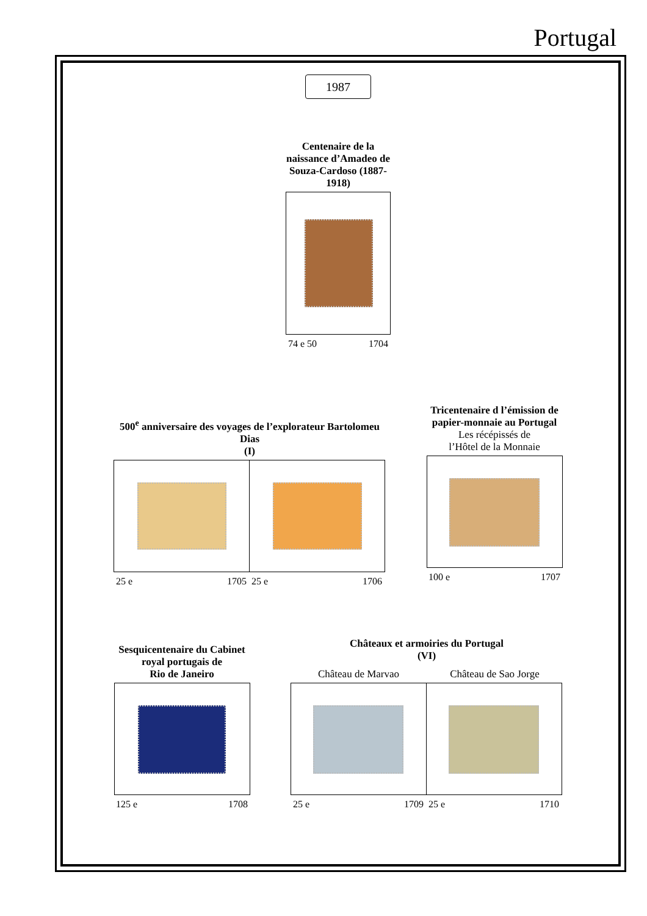Portugal
1987
Centenaire de la naissance d’Amadeo de Souza-Cardoso (1887-1918)
74 e 50 1704
500<sup>e</sup> anniversaire des voyages de l’explorateur Bartolomeu Dias
(I)
25 e 1705 25 e 1706
Tricentenaire d l’émission de papier-monnaie au Portugal
Les récépissés de
l’Hôtel de la Monnaie
100 e 1707
Sesquicentenaire du Cabinet royal portugais de
Rio de Janeiro
125 e 1708
Châteaux et armoiries du Portugal
(VI)
Château de Marvao Château de Sao Jorge
25 e 1709 25 e 1710